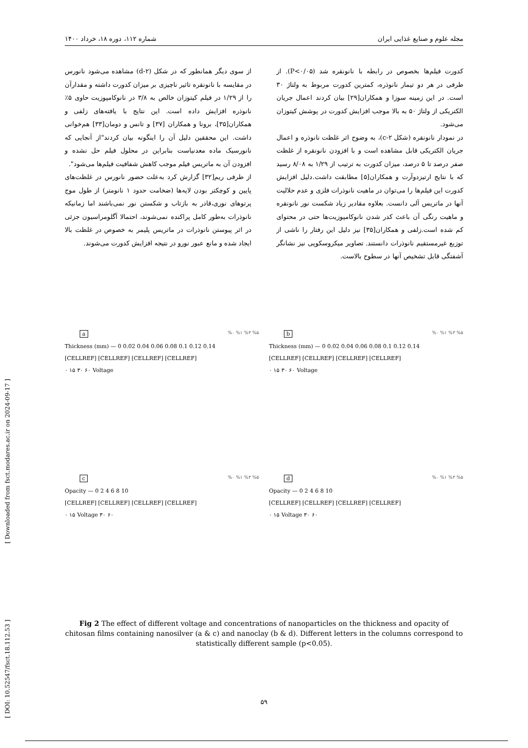مجله علوم و صنایع غذایی ایران شماره ۱۱۲، دوره ۱۸، خرداد ۱۴۰۰
کدورت فیلم‌ها بخصوص در رابطه با نانونقره شد (P<۰/۰۵). از طرفی در هر دو تیمار نانوذره، کمترین کدورت مربوط به ولتاژ ۳۰ است. در این زمینه سوزا و همکاران[۲۹] بیان کردند اعمال جریان الکتریکی از ولتاژ ۵۰ به بالا موجب افزایش کدورت در پوشش کیتوزان می‌شود.
در نمودار نانونقره (شکل c-۲)، به وضوح اثر غلظت نانوذره و اعمال جریان الکتریکی قابل مشاهده است و با افزودن نانونقره از غلظت صفر درصد تا ۵ درصد، میزان کدورت به ترتیب از ۱/۲۹ به ۸/۰۸ رسید که با نتایج ارتیزدوآرت و همکاران[۵] مطابقت داشت.دلیل افزایش کدورت این فیلم‌ها را می‌توان در ماهیت نانوذرات فلزی و عدم حلالیت آنها در ماتریس آلی دانست. بعلاوه مقادیر زیاد شکست نور نانونقره و ماهیت رنگی آن باعث کدر شدن نانوکامپوزیت‌ها حتی در محتوای کم شده است.زلفی و همکاران[۳۵] نیز دلیل این رفتار را ناشی از توزیع غیرمستقیم نانوذرات دانستند. تصاویر میکروسکوپی نیز نشانگر آشفتگی قابل تشخیص آنها در سطوح بالاست.
از سوی دیگر همانطور که در شکل (d-۲) مشاهده می‌شود نانورس در مقایسه با نانونقره تاثیر ناچیزی بر میزان کدورت داشته و مقدارآن را از ۱/۲۹ در فیلم کیتوزان خالص به ۳/۸ در نانوکامپوزیت حاوی ۵٪ نانوذره افزایش داده است. این نتایج با یافته‌های زلفی و همکاران[۳۵]، برونا و همکاران [۳۷] و تانس و دومان[۳۳] هم‌خوانی داشت. این محققین دلیل آن را اینگونه بیان کردند"از آنجایی که نانورسیک ماده معدنیاست بنابراین در محلول فیلم حل نشده و افزودن آن به ماتریس فیلم موجب کاهش شفافیت فیلم‌ها می‌شود".
از طرفی ریم[۳۲] گزارش کرد به‌علت حضور نانورس در غلظت‌های پایین و کوچکتر بودن لایه‌ها (ضخامت حدود ۱ نانومتر) از طول موج پرتوهای نوری،قادر به بازتاب و شکستن نور نمی‌باشند اما زمانیکه نانوذرات به‌طور کامل پراکنده نمی‌شوند، احتمالا آگلومراسیون جزئی در اثر پیوستن نانوذرات در ماتریس پلیمر به خصوص در غلظت بالا ایجاد شده و مانع عبور نورو در نتیجه افزایش کدورت می‌شوند.
a%۰ %۱ %۳ %۵
Thickness (mm) — 0 0.02 0.04 0.06 0.08 0.1 0.12 0.14
[CELLREF] [CELLREF] [CELLREF] [CELLREF]
۰ ۱۵ ۳۰ ۶۰ Voltage
b%۰ %۱ %۳ %۵
Thickness (mm) — 0 0.02 0.04 0.06 0.08 0.1 0.12 0.14
[CELLREF] [CELLREF] [CELLREF] [CELLREF]
۰ ۱۵ ۳۰ ۶۰ Voltage
c%۰ %۱ %۳ %۵
Opacity — 0 2 4 6 8 10
[CELLREF] [CELLREF] [CELLREF] [CELLREF]
۰ ۱۵ Voltage ۳۰ ۶۰
d%۰ %۱ %۳ %۵
Opacity — 0 2 4 6 8 10
[CELLREF] [CELLREF] [CELLREF] [CELLREF]
۰ ۱۵ Voltage ۳۰ ۶۰
Fig 2 The effect of different voltage and concentrations of nanoparticles on the thickness and opacity of chitosan films containing nanosilver (a & c) and nanoclay (b & d). Different letters in the columns correspond to statistically different sample (p<0.05).
[ DOI: 10.52547/fsct.18.112.53 ] [ Downloaded from fsct.modares.ac.ir on 2024-09-17 ]
۵۹